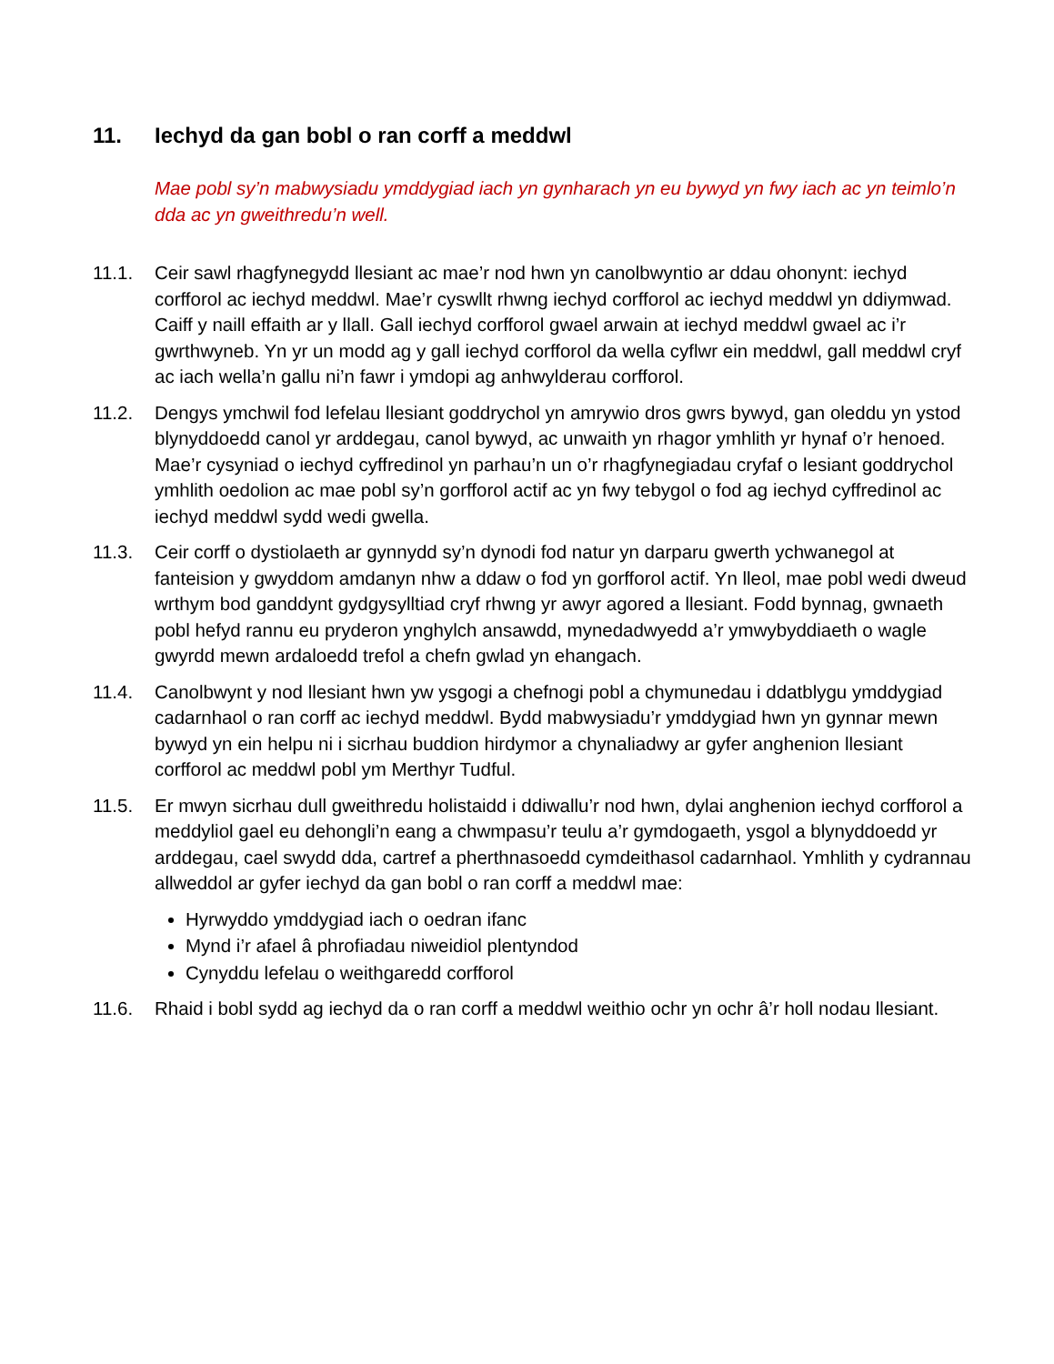11. Iechyd da gan bobl o ran corff a meddwl
Mae pobl sy’n mabwysiadu ymddygiad iach yn gynharach yn eu bywyd yn fwy iach ac yn teimlo’n dda ac yn gweithredu’n well.
11.1. Ceir sawl rhagfynegydd llesiant ac mae’r nod hwn yn canolbwyntio ar ddau ohonynt: iechyd corfforol ac iechyd meddwl. Mae’r cyswllt rhwng iechyd corfforol ac iechyd meddwl yn ddiymwad. Caiff y naill effaith ar y llall. Gall iechyd corfforol gwael arwain at iechyd meddwl gwael ac i’r gwrthwyneb. Yn yr un modd ag y gall iechyd corfforol da wella cyflwr ein meddwl, gall meddwl cryf ac iach wella’n gallu ni’n fawr i ymdopi ag anhwylderau corfforol.
11.2. Dengys ymchwil fod lefelau llesiant goddrychol yn amrywio dros gwrs bywyd, gan oleddu yn ystod blynyddoedd canol yr arddegau, canol bywyd, ac unwaith yn rhagor ymhlith yr hynaf o’r henoed. Mae’r cysyniad o iechyd cyffredinol yn parhau’n un o’r rhagfynegiadau cryfaf o lesiant goddrychol ymhlith oedolion ac mae pobl sy’n gorfforol actif ac yn fwy tebygol o fod ag iechyd cyffredinol ac iechyd meddwl sydd wedi gwella.
11.3. Ceir corff o dystiolaeth ar gynnydd sy’n dynodi fod natur yn darparu gwerth ychwanegol at fanteision y gwyddom amdanyn nhw a ddaw o fod yn gorfforol actif. Yn lleol, mae pobl wedi dweud wrthym bod ganddynt gydgysylltiad cryf rhwng yr awyr agored a llesiant. Fodd bynnag, gwnaeth pobl hefyd rannu eu pryderon ynghylch ansawdd, mynedadwyedd a’r ymwybyddiaeth o wagle gwyrdd mewn ardaloedd trefol a chefn gwlad yn ehangach.
11.4. Canolbwynt y nod llesiant hwn yw ysgogi a chefnogi pobl a chymunedau i ddatblygu ymddygiad cadarnhaol o ran corff ac iechyd meddwl. Bydd mabwysiadu’r ymddygiad hwn yn gynnar mewn bywyd yn ein helpu ni i sicrhau buddion hirdymor a chynaliadwy ar gyfer anghenion llesiant corfforol ac meddwl pobl ym Merthyr Tudful.
11.5. Er mwyn sicrhau dull gweithredu holistaidd i ddiwallu’r nod hwn, dylai anghenion iechyd corfforol a meddyliol gael eu dehongli’n eang a chwmpasu’r teulu a’r gymdogaeth, ysgol a blynyddoedd yr arddegau, cael swydd dda, cartref a pherthnasoedd cymdeithasol cadarnhaol. Ymhlith y cydrannau allweddol ar gyfer iechyd da gan bobl o ran corff a meddwl mae:
Hyrwyddo ymddygiad iach o oedran ifanc
Mynd i’r afael â phrofiadau niweidiol plentyndod
Cynyddu lefelau o weithgaredd corfforol
11.6. Rhaid i bobl sydd ag iechyd da o ran corff a meddwl weithio ochr yn ochr â’r holl nodau llesiant.